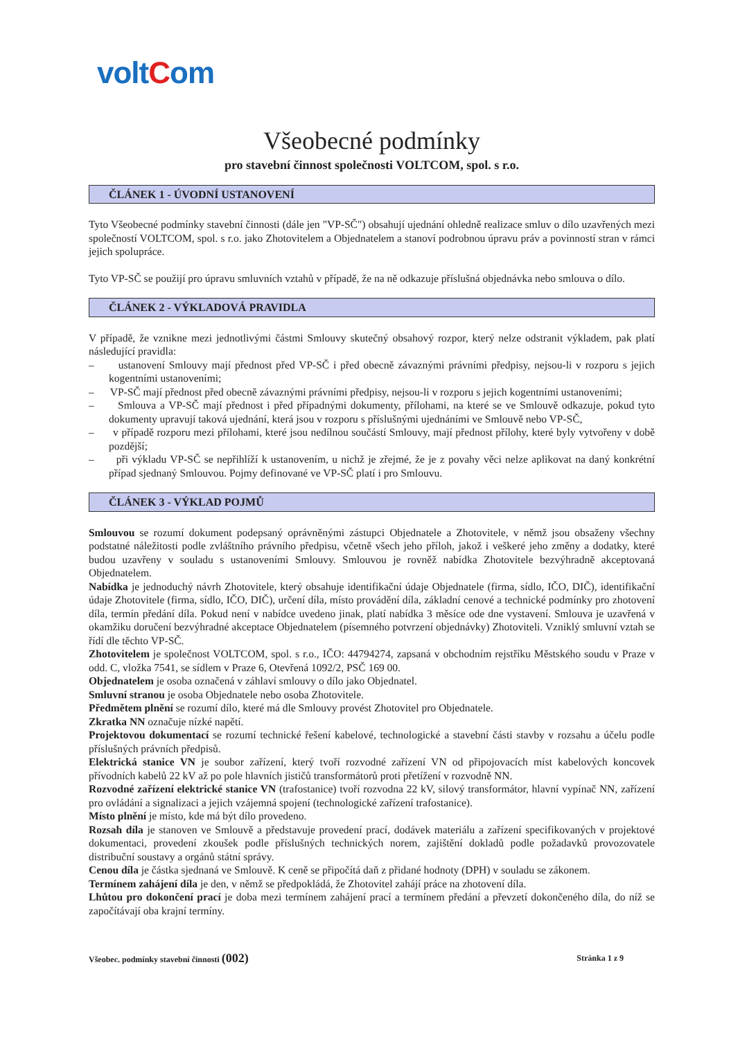voltCom
Všeobecné podmínky
pro stavební činnost společnosti VOLTCOM, spol. s r.o.
ČLÁNEK 1 - ÚVODNÍ USTANOVENÍ
Tyto Všeobecné podmínky stavební činnosti (dále jen "VP-SČ") obsahují ujednání ohledně realizace smluv o dílo uzavřených mezi společností VOLTCOM, spol. s r.o. jako Zhotovitelem a Objednatelem a stanoví podrobnou úpravu práv a povinností stran v rámci jejich spolupráce.
Tyto VP-SČ se použijí pro úpravu smluvních vztahů v případě, že na ně odkazuje příslušná objednávka nebo smlouva o dílo.
ČLÁNEK 2 - VÝKLADOVÁ PRAVIDLA
V případě, že vznikne mezi jednotlivými částmi Smlouvy skutečný obsahový rozpor, který nelze odstranit výkladem, pak platí následující pravidla:
– ustanovení Smlouvy mají přednost před VP-SČ i před obecně závaznými právními předpisy, nejsou-li v rozporu s jejich kogentními ustanoveními;
– VP-SČ mají přednost před obecně závaznými právními předpisy, nejsou-li v rozporu s jejich kogentními ustanoveními;
– Smlouva a VP-SČ mají přednost i před případnými dokumenty, přílohami, na které se ve Smlouvě odkazuje, pokud tyto dokumenty upravují taková ujednání, která jsou v rozporu s příslušnými ujednáními ve Smlouvě nebo VP-SČ,
– v případě rozporu mezi přílohami, které jsou nedílnou součástí Smlouvy, mají přednost přílohy, které byly vytvořeny v době pozdější;
– při výkladu VP-SČ se nepřihlíží k ustanovením, u nichž je zřejmé, že je z povahy věci nelze aplikovat na daný konkrétní případ sjednaný Smlouvou. Pojmy definované ve VP-SČ platí i pro Smlouvu.
ČLÁNEK 3 - VÝKLAD POJMŮ
Smlouvou se rozumí dokument podepsaný oprávněnými zástupci Objednatele a Zhotovitele, v němž jsou obsaženy všechny podstatné náležitosti podle zvláštního právního předpisu, včetně všech jeho příloh, jakož i veškeré jeho změny a dodatky, které budou uzavřeny v souladu s ustanoveními Smlouvy. Smlouvou je rovněž nabídka Zhotovitele bezvýhradně akceptovaná Objednatelem.
Nabídka je jednoduchý návrh Zhotovitele, který obsahuje identifikační údaje Objednatele (firma, sídlo, IČO, DIČ), identifikační údaje Zhotovitele (firma, sídlo, IČO, DIČ), určení díla, místo provádění díla, základní cenové a technické podmínky pro zhotovení díla, termín předání díla. Pokud není v nabídce uvedeno jinak, platí nabídka 3 měsíce ode dne vystavení. Smlouva je uzavřená v okamžiku doručení bezvýhradné akceptace Objednatelem (písemného potvrzení objednávky) Zhotoviteli. Vzniklý smluvní vztah se řídí dle těchto VP-SČ.
Zhotovitelem je společnost VOLTCOM, spol. s r.o., IČO: 44794274, zapsaná v obchodním rejstříku Městského soudu v Praze v odd. C, vložka 7541, se sídlem v Praze 6, Otevřená 1092/2, PSČ 169 00.
Objednatelem je osoba označená v záhlaví smlouvy o dílo jako Objednatel.
Smluvní stranou je osoba Objednatele nebo osoba Zhotovitele.
Předmětem plnění se rozumí dílo, které má dle Smlouvy provést Zhotovitel pro Objednatele.
Zkratka NN označuje nízké napětí.
Projektovou dokumentací se rozumí technické řešení kabelové, technologické a stavební části stavby v rozsahu a účelu podle příslušných právních předpisů.
Elektrická stanice VN je soubor zařízení, který tvoří rozvodné zařízení VN od připojovacích míst kabelových koncovek přívodních kabelů 22 kV až po pole hlavních jističů transformátorů proti přetížení v rozvodně NN.
Rozvodné zařízení elektrické stanice VN (trafostanice) tvoří rozvodna 22 kV, silový transformátor, hlavní vypínač NN, zařízení pro ovládání a signalizaci a jejich vzájemná spojení (technologické zařízení trafostanice).
Místo plnění je místo, kde má být dílo provedeno.
Rozsah díla je stanoven ve Smlouvě a představuje provedení prací, dodávek materiálu a zařízení specifikovaných v projektové dokumentaci, provedení zkoušek podle příslušných technických norem, zajištění dokladů podle požadavků provozovatele distribuční soustavy a orgánů státní správy.
Cenou díla je částka sjednaná ve Smlouvě. K ceně se připočítá daň z přidané hodnoty (DPH) v souladu se zákonem.
Termínem zahájení díla je den, v němž se předpokládá, že Zhotovitel zahájí práce na zhotovení díla.
Lhůtou pro dokončení prací je doba mezi termínem zahájení prací a termínem předání a převzetí dokončeného díla, do níž se započítávají oba krajní termíny.
Všeobec. podmínky stavební činnosti (002) Stránka 1 z 9